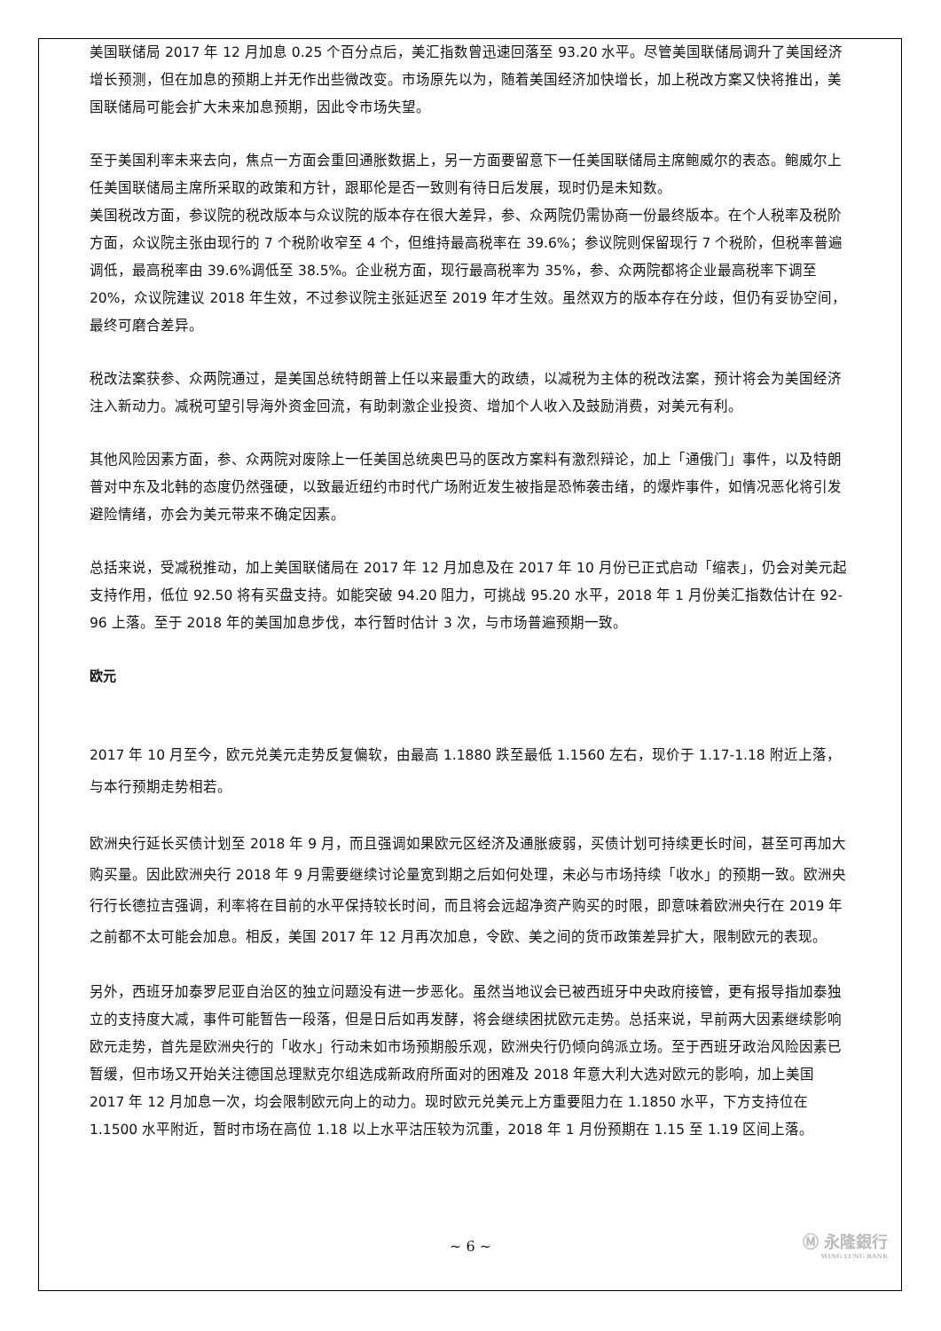美国联储局 2017 年 12 月加息 0.25 个百分点后，美汇指数曾迅速回落至 93.20 水平。尽管美国联储局调升了美国经济增长预测，但在加息的预期上并无作出些微改变。市场原先以为，随着美国经济加快增长，加上税改方案又快将推出，美国联储局可能会扩大未来加息预期，因此令市场失望。
至于美国利率未来去向，焦点一方面会重回通胀数据上，另一方面要留意下一任美国联储局主席鲍威尔的表态。鲍威尔上任美国联储局主席所采取的政策和方针，跟耶伦是否一致则有待日后发展，现时仍是未知数。
美国税改方面，参议院的税改版本与众议院的版本存在很大差异，参、众两院仍需协商一份最终版本。在个人税率及税阶方面，众议院主张由现行的 7 个税阶收窄至 4 个，但维持最高税率在 39.6%；参议院则保留现行 7 个税阶，但税率普遍调低，最高税率由 39.6%调低至 38.5%。企业税方面，现行最高税率为 35%，参、众两院都将企业最高税率下调至 20%，众议院建议 2018 年生效，不过参议院主张延迟至 2019 年才生效。虽然双方的版本存在分歧，但仍有妥协空间，最终可磨合差异。
税改法案获参、众两院通过，是美国总统特朗普上任以来最重大的政绩，以减税为主体的税改法案，预计将会为美国经济注入新动力。减税可望引导海外资金回流，有助刺激企业投资、增加个人收入及鼓励消费，对美元有利。
其他风险因素方面，参、众两院对废除上一任美国总统奥巴马的医改方案料有激烈辩论，加上「通俄门」事件，以及特朗普对中东及北韩的态度仍然强硬，以致最近纽约市时代广场附近发生被指是恐怖袭击绪，的爆炸事件，如情况恶化将引发避险情绪，亦会为美元带来不确定因素。
总括来说，受减税推动，加上美国联储局在 2017 年 12 月加息及在 2017 年 10 月份已正式启动「缩表」，仍会对美元起支持作用，低位 92.50 将有买盘支持。如能突破 94.20 阻力，可挑战 95.20 水平，2018 年 1 月份美汇指数估计在 92-96 上落。至于 2018 年的美国加息步伐，本行暂时估计 3 次，与市场普遍预期一致。
欧元
2017 年 10 月至今，欧元兑美元走势反复偏软，由最高 1.1880 跌至最低 1.1560 左右，现价于 1.17-1.18 附近上落，与本行预期走势相若。
欧洲央行延长买债计划至 2018 年 9 月，而且强调如果欧元区经济及通胀疲弱，买债计划可持续更长时间，甚至可再加大购买量。因此欧洲央行 2018 年 9 月需要继续讨论量宽到期之后如何处理，未必与市场持续「收水」的预期一致。欧洲央行行长德拉吉强调，利率将在目前的水平保持较长时间，而且将会远超净资产购买的时限，即意味着欧洲央行在 2019 年之前都不太可能会加息。相反，美国 2017 年 12 月再次加息，令欧、美之间的货币政策差异扩大，限制欧元的表现。
另外，西班牙加泰罗尼亚自治区的独立问题没有进一步恶化。虽然当地议会已被西班牙中央政府接管，更有报导指加泰独立的支持度大减，事件可能暂告一段落，但是日后如再发酵，将会继续困扰欧元走势。总括来说，早前两大因素继续影响欧元走势，首先是欧洲央行的「收水」行动未如市场预期般乐观，欧洲央行仍倾向鸽派立场。至于西班牙政治风险因素已暂缓，但市场又开始关注德国总理默克尔组选成新政府所面对的困难及 2018 年意大利大选对欧元的影响，加上美国 2017 年 12 月加息一次，均会限制欧元向上的动力。现时欧元兑美元上方重要阻力在 1.1850 水平，下方支持位在 1.1500 水平附近，暂时市场在高位 1.18 以上水平沽压较为沉重，2018 年 1 月份预期在 1.15 至 1.19 区间上落。
Ⓜ 永隆銀行
WING LUNG BANK
~ 6 ~